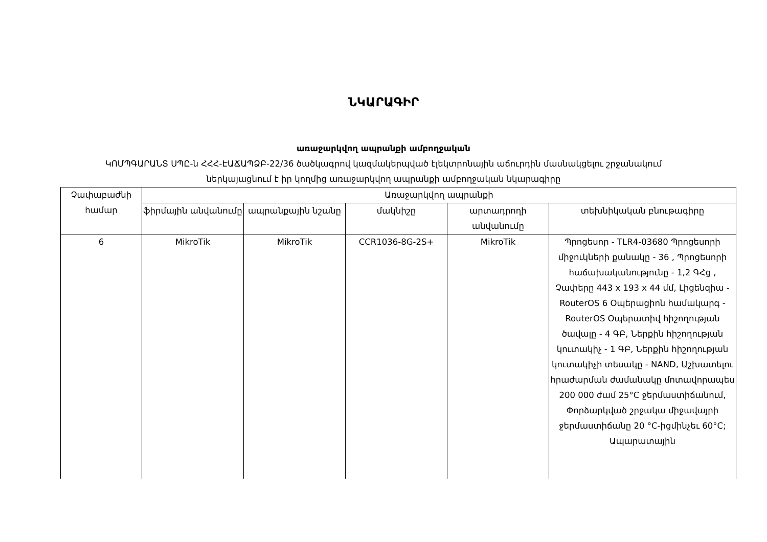ՆԿԱՐԱԳԻՐ
առաջարկվող ապրանքի ամբողջական
ԿՈՄՊԳԱՐԱՆՏ ՍՊԸ-ն ՀՀՀ-ԷԱՃԱՊՁԲ-22/36 ծածկագրով կազմակերպված էլեկտրոնային աճուրդին մասնակցելու շրջանակում
ներկայացնում է իր կողմից առաջարկվող ապրանքի ամբողջական նկարագիրը
| Չափաբաժնի համար | Առաջարկվող ապրանքի | | | | |
| --- | --- | --- | --- | --- | --- |
| | ֆիրմային անվանումը | ապրանքային նշանը | մակնիշը | արտադրողի անվանումը | տեխնիկական բնութագիրը |
| 6 | MikroTik | MikroTik | CCR1036-8G-2S+ | MikroTik | Պրոցեսոր - TLR4-03680 Պրոցեսորի միջուկների քանակը - 36 , Պրոցեսորի հաճախականությունը - 1,2 ԳՀց , Չափերը 443 x 193 x 44 մմ, Լիցենզիա - RouterOS 6 Օպերացիոն համակարգ - RouterOS Օպերատիվ հիշողության ծավալը - 4 ԳԲ, Ներքին հիշողության կուտակիչ - 1 ԳԲ, Ներքին հիշողության կուտակիչի տեսակը - NAND, Աշխատելու հրաժարման ժամանակը մոտավորապես 200 000 ժամ 25°C ջերմաստիճանում, Փորձարկված շրջակա միջավայրի ջերմաստիճանը 20 °C-իցմինչեւ 60°C; Ապարատային |